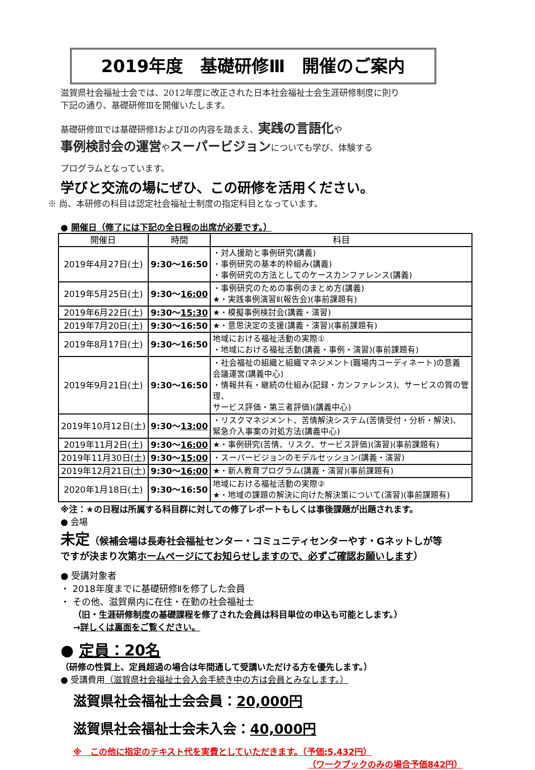2019年度　基礎研修Ⅲ　開催のご案内
滋賀県社会福祉士会では、2012年度に改正された日本社会福祉士会生涯研修制度に則り
下記の通り、基礎研修Ⅲを開催いたします。
基礎研修Ⅲでは基礎研修ⅠおよびⅡの内容を踏まえ、実践の言語化や
事例検討会の運営やスーパービジョンについても学び、体験する
プログラムとなっています。
学びと交流の場にぜひ、この研修を活用ください。
※ 尚、本研修の科目は認定社会福祉士制度の指定科目となっています。
● 開催日（修了には下記の全日程の出席が必要です。）
| 開催日 | 時間 | 科目 |
| --- | --- | --- |
| 2019年4月27日(土) | 9:30～16:50 | ・対人援助と事例研究(講義) ・事例研究の基本的枠組み(講義) ・事例研究の方法としてのケースカンファレンス(講義) |
| 2019年5月25日(土) | 9:30～ 16:00 | ・事例研究のための事例のまとめ方(講義) ★・実践事例演習Ⅱ(報告会)(事前課題有) |
| 2019年6月22日(土) | 9:30～ 15:30 | ★・模擬事例検討会(講義・演習) |
| 2019年7月20日(土) | 9:30～16:50 | ★・意思決定の支援(講義・演習)(事前課題有) |
| 2019年8月17日(土) | 9:30～16:50 | 地域における福祉活動の実際① ・地域における福祉活動(講義・事例・演習)(事前課題有) |
| 2019年9月21日(土) | 9:30～16:50 | ・社会福祉の組織と組織マネジメント(職場内コーディネート)の意義 会議運営(講義中心) ・情報共有・継続の仕組み(記録・カンファレンス)、サービスの質の管理、 サービス評価・第三者評価)(講義中心) |
| 2019年10月12日(土) | 9:30～ 13:00 | ・リスクマネジメント、苦情解決システム(苦情受付・分析・解決)、 緊急介入事案の対処方法(講義中心) |
| 2019年11月2日(土) | 9:30～ 16:00 | ★・事例研究(苦情、リスク、サービス評価)(演習)(事前課題有) |
| 2019年11月30日(土) | 9:30～ 15:00 | ・スーパービジョンのモデルセッション(講義・演習) |
| 2019年12月21日(土) | 9:30～ 16:00 | ★・新人教育プログラム(講義・演習)(事前課題有) |
| 2020年1月18日(土) | 9:30～16:50 | 地域における福祉活動の実際② ★・地域の課題の解決に向けた解決策について(演習)(事前課題有) |
※注：★の日程は所属する科目群に対しての修了レポートもしくは事後課題が出題されます。
● 会場
未定（候補会場は長寿社会福祉センター・コミュニティセンターやす・Gネットしが等
ですが決まり次第ホームページにてお知らせしますので、必ずご確認お願いします）
● 受講対象者
・ 2018年度までに基礎研修Ⅱを修了した会員
・ その他、滋賀県内に在住・在勤の社会福祉士
（旧・生涯研修制度の基礎課程を修了された会員は科目単位の申込も可能とします。）
→詳しくは裏面をご覧ください。
● 定員：20名
（研修の性質上、定員超過の場合は年間通して受講いただける方を優先します。）
● 受講費用（滋賀県社会福祉士会入会手続き中の方は会員とみなします。）
滋賀県社会福祉士会会員：20,000円
滋賀県社会福祉士会未入会：40,000円
※　この他に指定のテキスト代を実費としていただきます。（予価:5,432円）
（ワークブックのみの場合予価842円）